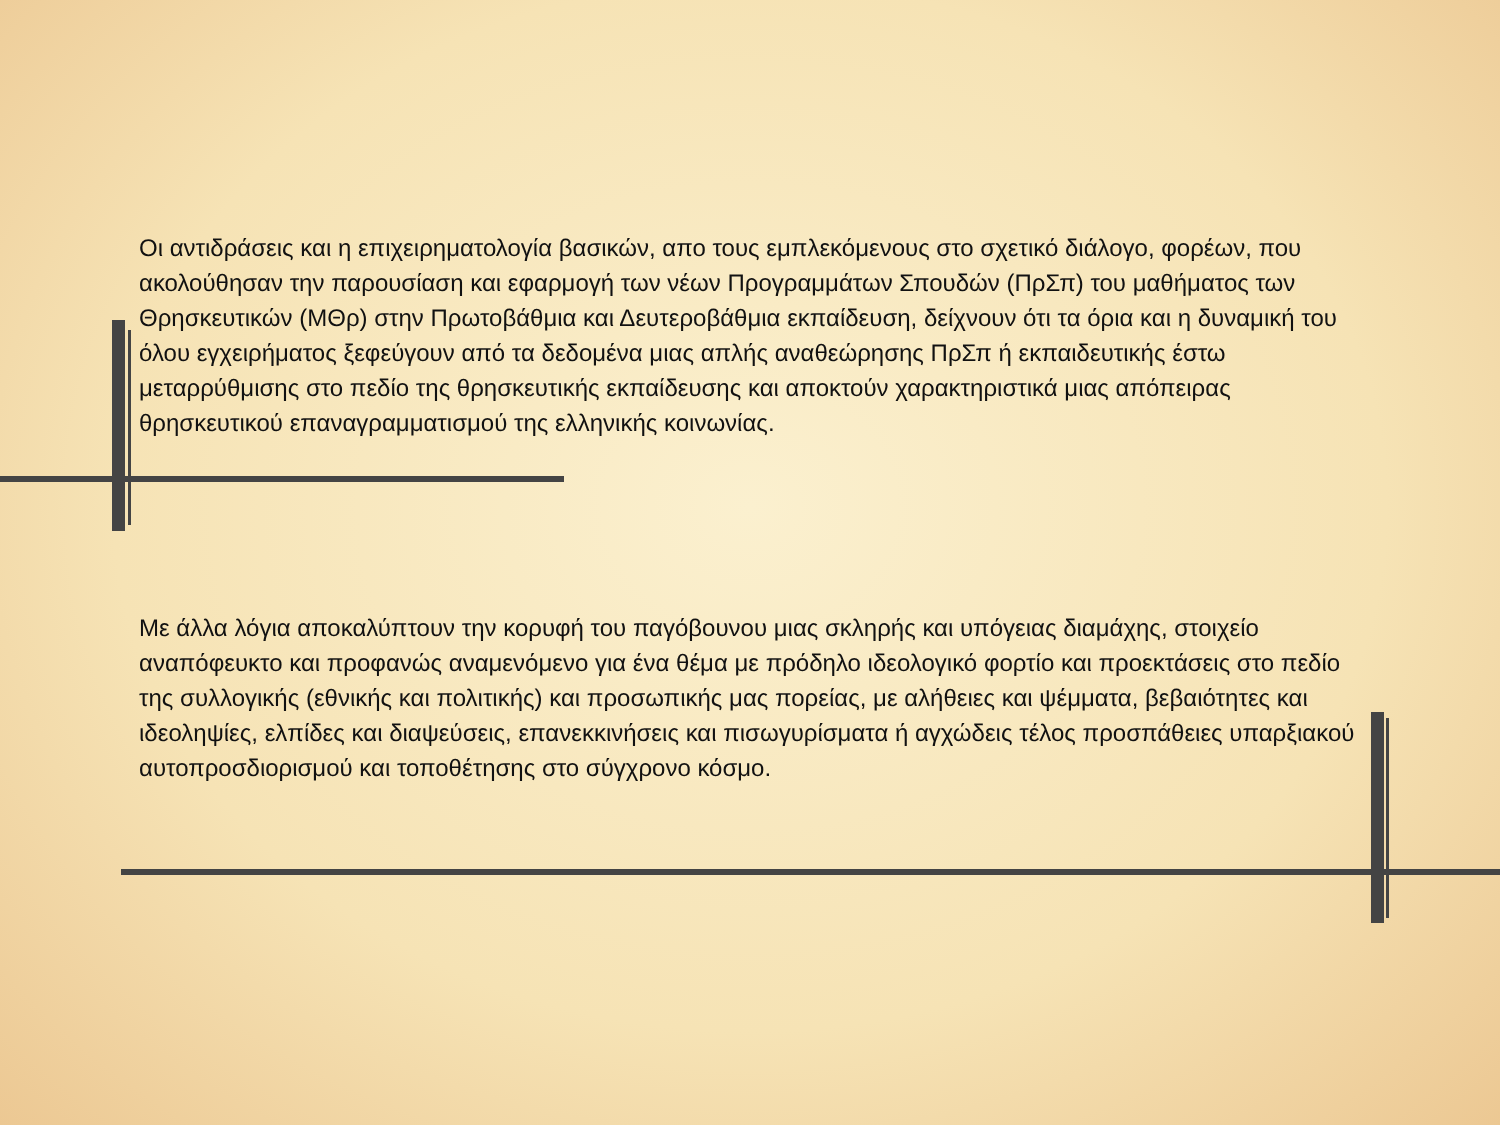Οι αντιδράσεις και η επιχειρηματολογία βασικών, απο τους εμπλεκόμενους στο σχετικό διάλογο, φορέων, που ακολούθησαν την παρουσίαση και εφαρμογή των νέων Προγραμμάτων Σπουδών (ΠρΣπ) του μαθήματος των Θρησκευτικών (ΜΘρ) στην Πρωτοβάθμια και Δευτεροβάθμια εκπαίδευση, δείχνουν ότι τα όρια και η δυναμική του όλου εγχειρήματος ξεφεύγουν από τα δεδομένα μιας απλής αναθεώρησης ΠρΣπ ή εκπαιδευτικής έστω μεταρρύθμισης στο πεδίο της θρησκευτικής εκπαίδευσης και αποκτούν χαρακτηριστικά μιας απόπειρας θρησκευτικού επαναγραμματισμού της ελληνικής κοινωνίας.
Με άλλα λόγια αποκαλύπτουν την κορυφή του παγόβουνου μιας σκληρής και υπόγειας διαμάχης, στοιχείο αναπόφευκτο και προφανώς αναμενόμενο για ένα θέμα με πρόδηλο ιδεολογικό φορτίο και προεκτάσεις στο πεδίο της συλλογικής (εθνικής και πολιτικής) και προσωπικής μας πορείας, με αλήθειες και ψέμματα, βεβαιότητες και ιδεοληψίες, ελπίδες και διαψεύσεις, επανεκκινήσεις και πισωγυρίσματα ή αγχώδεις τέλος προσπάθειες υπαρξιακού αυτοπροσδιορισμού και τοποθέτησης στο σύγχρονο κόσμο.